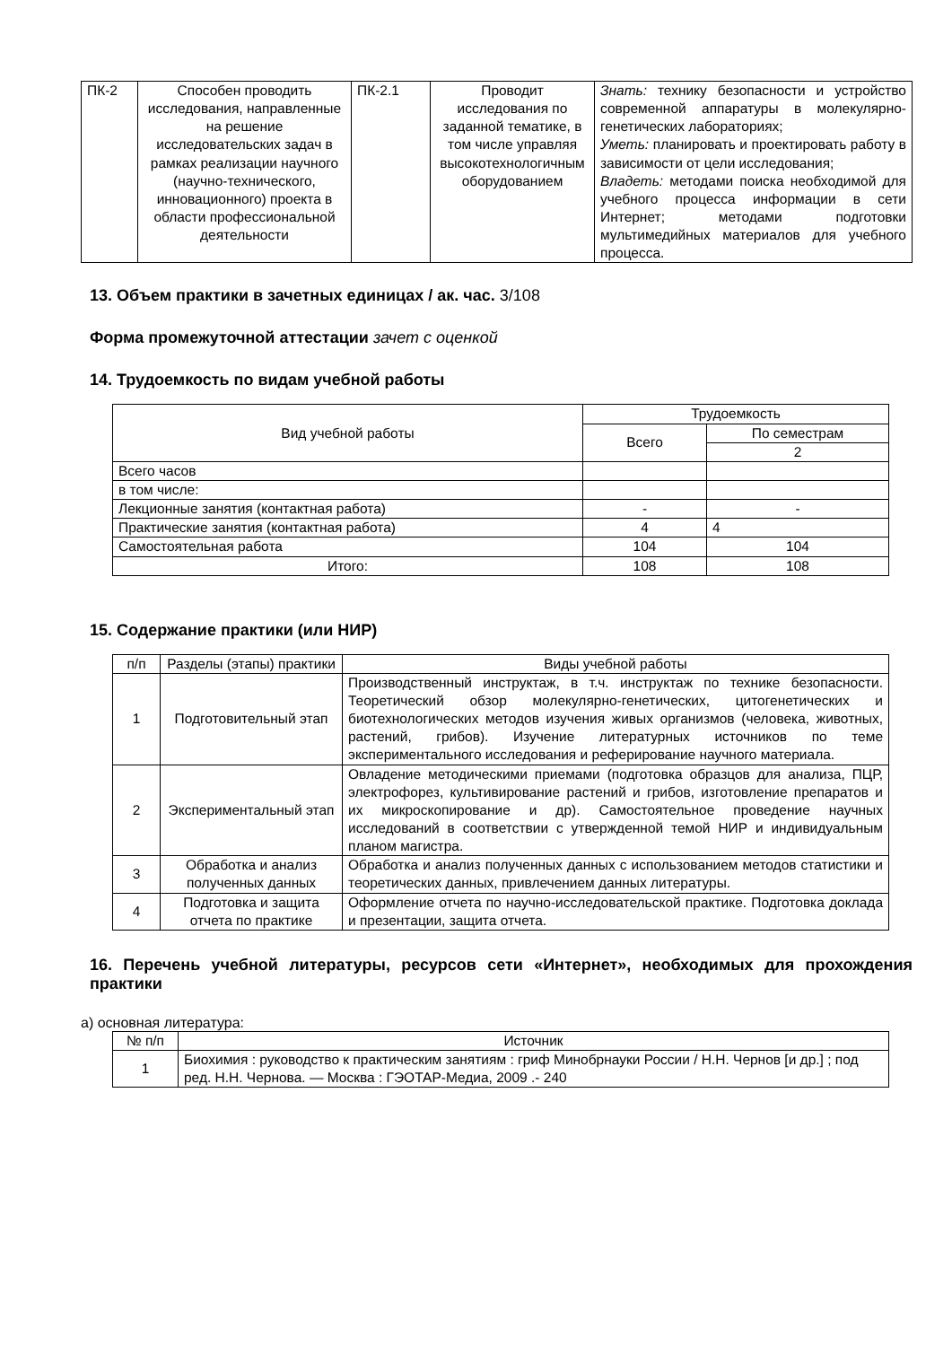| ПК-2 | Способен проводить исследования, направленные на решение исследовательских задач в рамках реализации научного (научно-технического, инновационного) проекта в области профессиональной деятельности | ПК-2.1 | Проводит исследования по заданной тематике, в том числе управляя высокотехнологичным оборудованием | Знать: технику безопасности и устройство современной аппаратуры в молекулярно-генетических лабораториях; Уметь: планировать и проектировать работу в зависимости от цели исследования; Владеть: методами поиска необходимой для учебного процесса информации в сети Интернет; методами подготовки мультимедийных материалов для учебного процесса. |
13. Объем практики в зачетных единицах / ак. час. 3/108
Форма промежуточной аттестации зачет с оценкой
14. Трудоемкость по видам учебной работы
| Вид учебной работы | Трудоемкость | |
| --- | --- | --- |
| | Всего | По семестрам |
| | | 2 |
| Всего часов | | |
| в том числе: | | |
| Лекционные занятия (контактная работа) | - | - |
| Практические занятия (контактная работа) | 4 | 4 |
| Самостоятельная работа | 104 | 104 |
| Итого: | 108 | 108 |
15. Содержание практики (или НИР)
| п/п | Разделы (этапы) практики | Виды учебной работы |
| --- | --- | --- |
| 1 | Подготовительный этап | Производственный инструктаж, в т.ч. инструктаж по технике безопасности. Теоретический обзор молекулярно-генетических, цитогенетических и биотехнологических методов изучения живых организмов (человека, животных, растений, грибов). Изучение литературных источников по теме экспериментального исследования и реферирование научного материала. |
| 2 | Экспериментальный этап | Овладение методическими приемами (подготовка образцов для анализа, ПЦР, электрофорез, культивирование растений и грибов, изготовление препаратов и их микроскопирование и др). Самостоятельное проведение научных исследований в соответствии с утвержденной темой НИР и индивидуальным планом магистра. |
| 3 | Обработка и анализ полученных данных | Обработка и анализ полученных данных с использованием методов статистики и теоретических данных, привлечением данных литературы. |
| 4 | Подготовка и защита отчета по практике | Оформление отчета по научно-исследовательской практике. Подготовка доклада и презентации, защита отчета. |
16. Перечень учебной литературы, ресурсов сети «Интернет», необходимых для прохождения практики
а) основная литература:
| № п/п | Источник |
| --- | --- |
| 1 | Биохимия : руководство к практическим занятиям : гриф Минобрнауки России / Н.Н. Чернов [и др.] ; под ред. Н.Н. Чернова. — Москва : ГЭОТАР-Медиа, 2009 .- 240 |